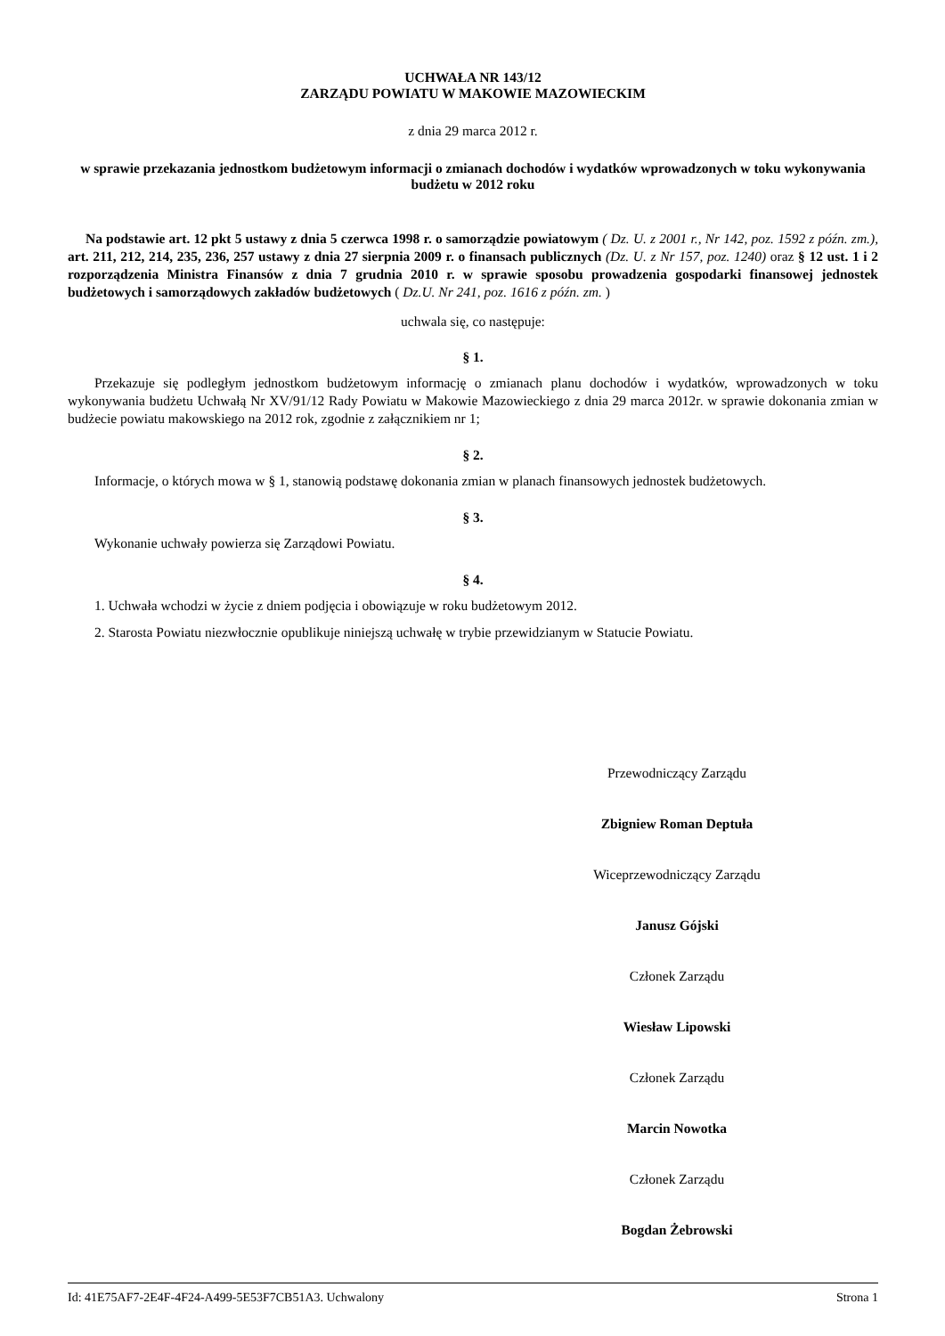UCHWAŁA NR 143/12
ZARZĄDU POWIATU W MAKOWIE MAZOWIECKIM
z dnia 29 marca 2012 r.
w sprawie przekazania jednostkom budżetowym informacji o zmianach dochodów i wydatków wprowadzonych w toku wykonywania budżetu w 2012 roku
Na podstawie art. 12 pkt 5 ustawy z dnia 5 czerwca 1998 r. o samorządzie powiatowym ( Dz. U. z 2001 r., Nr 142, poz. 1592 z późn. zm.), art. 211, 212, 214, 235, 236, 257 ustawy z dnia 27 sierpnia 2009 r. o finansach publicznych (Dz. U. z Nr 157, poz. 1240) oraz § 12 ust. 1 i 2 rozporządzenia Ministra Finansów z dnia 7 grudnia 2010 r. w sprawie sposobu prowadzenia gospodarki finansowej jednostek budżetowych i samorządowych zakładów budżetowych ( Dz.U. Nr 241, poz. 1616 z późn. zm. )
uchwala się, co następuje:
§ 1.
Przekazuje się podległym jednostkom budżetowym informację o zmianach planu dochodów i wydatków, wprowadzonych w toku wykonywania budżetu Uchwałą Nr XV/91/12 Rady Powiatu w Makowie Mazowieckiego z dnia 29 marca 2012r. w sprawie dokonania zmian w budżecie powiatu makowskiego na 2012 rok, zgodnie z załącznikiem nr 1;
§ 2.
Informacje, o których mowa w § 1, stanowią podstawę dokonania zmian w planach finansowych jednostek budżetowych.
§ 3.
Wykonanie uchwały powierza się Zarządowi Powiatu.
§ 4.
1. Uchwała wchodzi w życie z dniem podjęcia i obowiązuje w roku budżetowym 2012.
2. Starosta Powiatu niezwłocznie opublikuje niniejszą uchwałę w trybie przewidzianym w Statucie Powiatu.
Przewodniczący Zarządu
Zbigniew Roman Deptuła
Wiceprzewodniczący Zarządu
Janusz Gójski
Członek Zarządu
Wiesław Lipowski
Członek Zarządu
Marcin Nowotka
Członek Zarządu
Bogdan Żebrowski
Id: 41E75AF7-2E4F-4F24-A499-5E53F7CB51A3. Uchwalony Strona 1